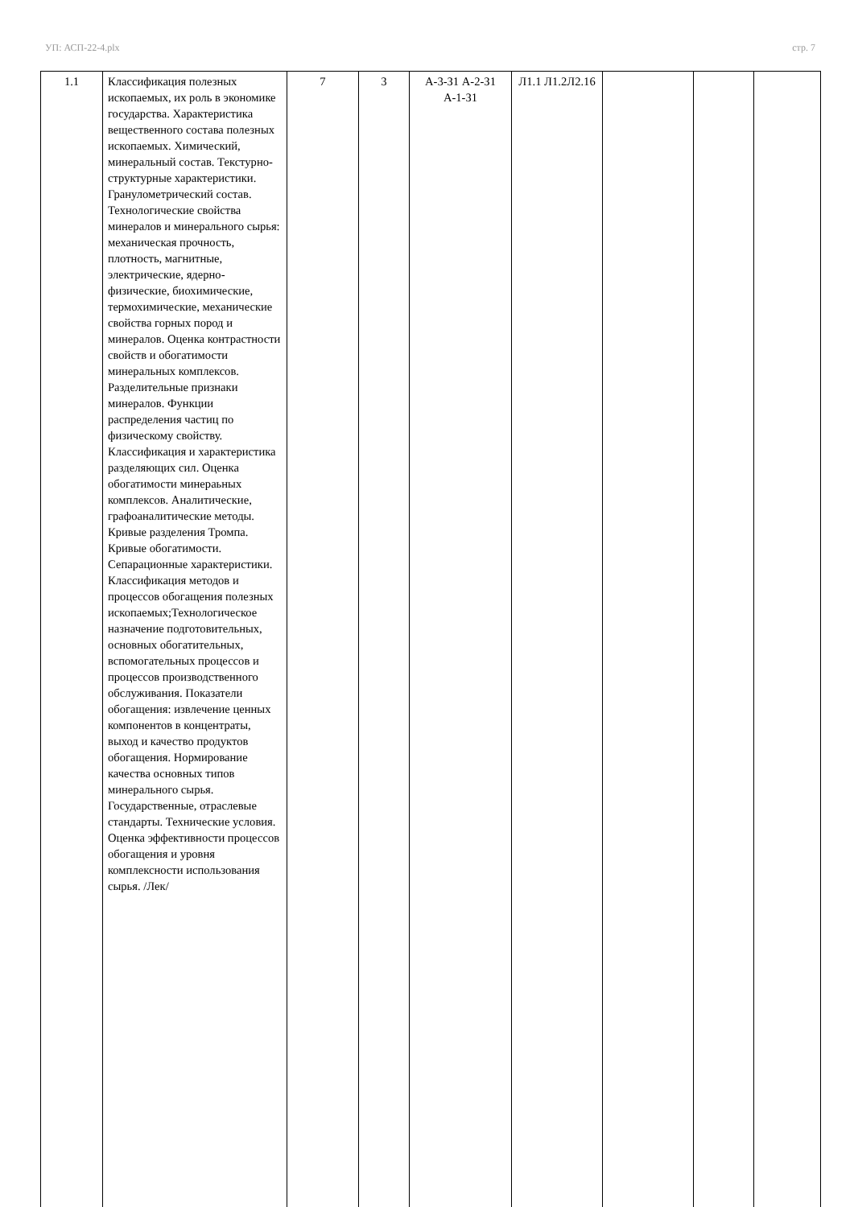УП: АСП-22-4.plx стр. 7
| 1.1 | Классификация полезных ископаемых, их роль в экономике государства. Характеристика вещественного состава полезных ископаемых. Химический, минеральный состав. Текстурно-структурные характеристики. Гранулометрический состав. Технологические свойства минералов и минерального сырья: механическая прочность, плотность, магнитные, электрические, ядерно-физические, биохимические, термохимические, механические свойства горных пород и минералов. Оценка контрастности свойств и обогатимости минеральных комплексов. Разделительные признаки минералов. Функции распределения частиц по физическому свойству. Классификация и характеристика разделяющих сил. Оценка обогатимости минераьных комплексов. Аналитические, графоаналитические методы. Кривые разделения Тромпа. Кривые обогатимости. Сепарационные характеристики. Классификация методов и процессов обогащения полезных ископаемых;Технологическое назначение подготовительных, основных обогатительных, вспомогательных процессов и процессов производственного обслуживания. Показатели обогащения: извлечение ценных компонентов в концентраты, выход и качество продуктов обогащения. Нормирование качества основных типов минерального сырья. Государственные, отраслевые стандарты. Технические условия. Оценка эффективности процессов обогащения и уровня комплексности использования сырья. /Лек/ | 7 | 3 | А-3-З1 А-2-З1 А-1-З1 | Л1.1 Л1.2Л2.16 | | | |